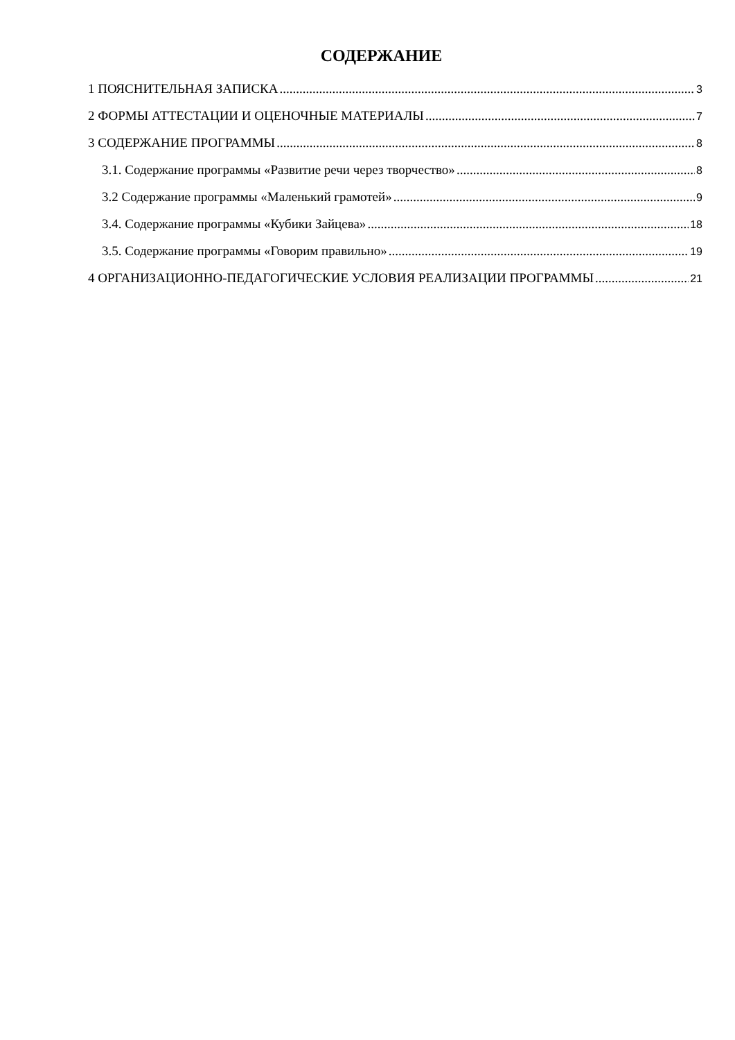СОДЕРЖАНИЕ
1 ПОЯСНИТЕЛЬНАЯ ЗАПИСКА 3
2 ФОРМЫ АТТЕСТАЦИИ И ОЦЕНОЧНЫЕ МАТЕРИАЛЫ 7
3 СОДЕРЖАНИЕ ПРОГРАММЫ 8
3.1. Содержание программы «Развитие речи через творчество» 8
3.2 Содержание программы «Маленький грамотей» 9
3.4. Содержание программы «Кубики Зайцева» 18
3.5. Содержание программы «Говорим правильно» 19
4 ОРГАНИЗАЦИОННО-ПЕДАГОГИЧЕСКИЕ УСЛОВИЯ РЕАЛИЗАЦИИ ПРОГРАММЫ 21